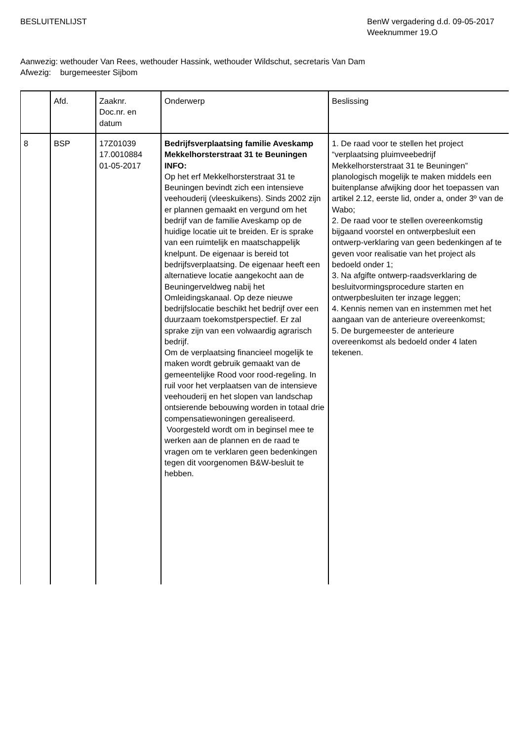BESLUITENLIJST BenW vergadering d.d. 09-05-2017
Weeknummer 19.O
Aanwezig: wethouder Van Rees, wethouder Hassink, wethouder Wildschut, secretaris Van Dam
Afwezig: burgemeester Sijbom
| | Afd. | Zaaknr. Doc.nr. en datum | Onderwerp | Beslissing |
| 8 | BSP | 17Z01039 17.0010884 01-05-2017 | Bedrijfsverplaatsing familie Aveskamp Mekkelhorsterstraat 31 te Beuningen INFO: Op het erf Mekkelhorsterstraat 31 te Beuningen bevindt zich een intensieve veehouderij (vleeskuikens). Sinds 2002 zijn er plannen gemaakt en vergund om het bedrijf van de familie Aveskamp op de huidige locatie uit te breiden. Er is sprake van een ruimtelijk en maatschappelijk knelpunt. De eigenaar is bereid tot bedrijfsverplaatsing. De eigenaar heeft een alternatieve locatie aangekocht aan de Beuningerveldweg nabij het Omleidingskanaal. Op deze nieuwe bedrijfslocatie beschikt het bedrijf over een duurzaam toekomstperspectief. Er zal sprake zijn van een volwaardig agrarisch bedrijf. Om de verplaatsing financieel mogelijk te maken wordt gebruik gemaakt van de gemeentelijke Rood voor rood-regeling. In ruil voor het verplaatsen van de intensieve veehouderij en het slopen van landschap ontsierende bebouwing worden in totaal drie compensatiewoningen gerealiseerd. Voorgesteld wordt om in beginsel mee te werken aan de plannen en de raad te vragen om te verklaren geen bedenkingen tegen dit voorgenomen B&W-besluit te hebben. | 1. De raad voor te stellen het project “verplaatsing pluimveebedrijf Mekkelhorsterstraat 31 te Beuningen” planologisch mogelijk te maken middels een buitenplanse afwijking door het toepassen van artikel 2.12, eerste lid, onder a, onder 3º van de Wabo; 2. De raad voor te stellen overeenkomstig bijgaand voorstel en ontwerpbesluit een ontwerp-verklaring van geen bedenkingen af te geven voor realisatie van het project als bedoeld onder 1; 3. Na afgifte ontwerp-raadsverklaring de besluitvormingsprocedure starten en ontwerpbesluiten ter inzage leggen; 4. Kennis nemen van en instemmen met het aangaan van de anterieure overeenkomst; 5. De burgemeester de anterieure overeenkomst als bedoeld onder 4 laten tekenen. |